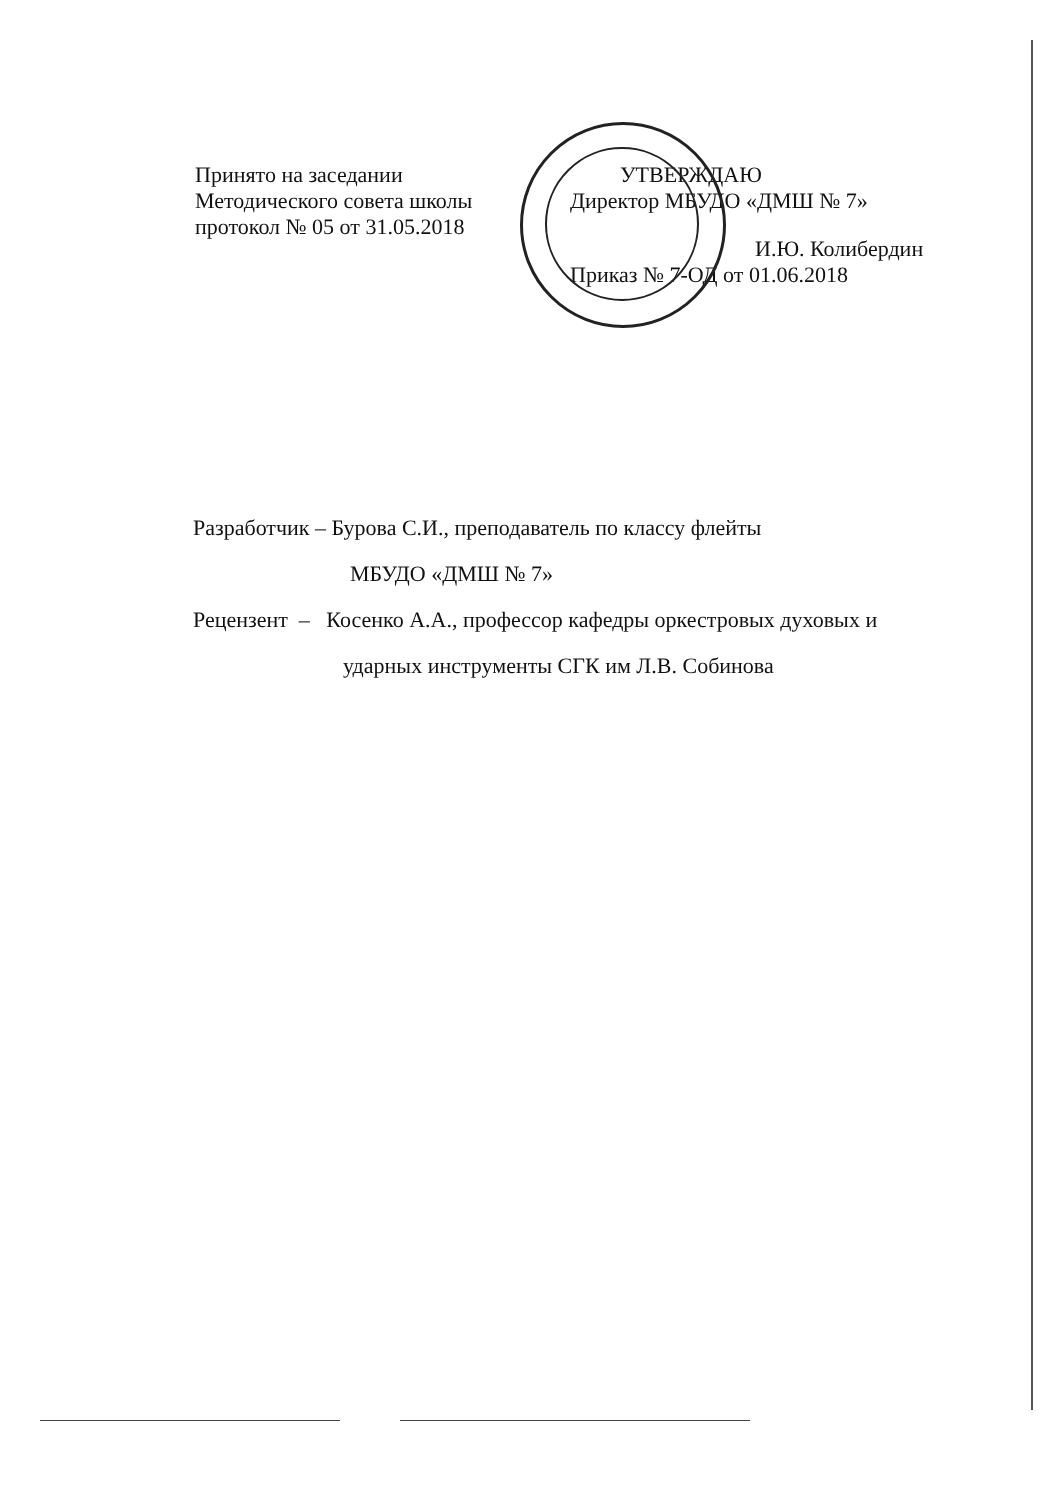Принято на заседании
Методического совета школы
протокол № 05 от 31.05.2018
УТВЕРЖДАЮ
Директор МБУДО «ДМШ № 7»
И.Ю. Колибердин
Приказ № 7-ОД от 01.06.2018
Разработчик – Бурова С.И., преподаватель по классу флейты
МБУДО «ДМШ № 7»
Рецензент – Косенко А.А., профессор кафедры оркестровых духовых и
ударных инструменты СГК им Л.В. Собинова